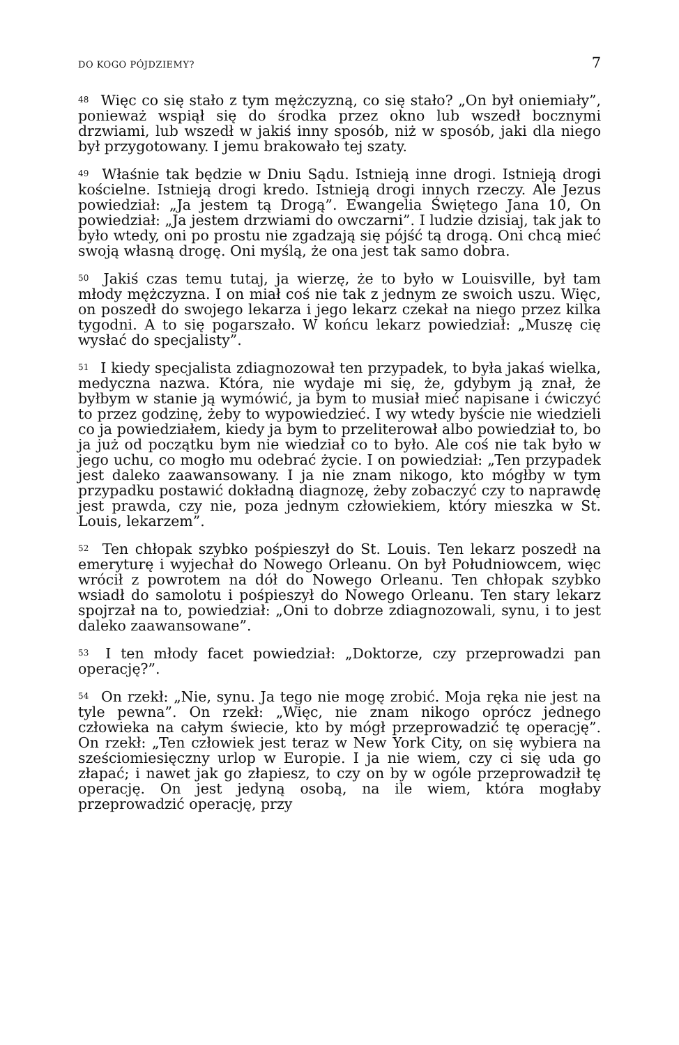DO KOGO PÓJDZIEMY? 7
<sup>48</sup> Więc co się stało z tym mężczyzną, co się stało? „On był oniemiały”, ponieważ wspiął się do środka przez okno lub wszedł bocznymi drzwiami, lub wszedł w jakiś inny sposób, niż w sposób, jaki dla niego był przygotowany. I jemu brakowało tej szaty.
<sup>49</sup> Właśnie tak będzie w Dniu Sądu. Istnieją inne drogi. Istnieją drogi kościelne. Istnieją drogi kredo. Istnieją drogi innych rzeczy. Ale Jezus powiedział: „Ja jestem tą Drogą”. Ewangelia Świętego Jana 10, On powiedział: „Ja jestem drzwiami do owczarni”. I ludzie dzisiaj, tak jak to było wtedy, oni po prostu nie zgadzają się pójść tą drogą. Oni chcą mieć swoją własną drogę. Oni myślą, że ona jest tak samo dobra.
<sup>50</sup> Jakiś czas temu tutaj, ja wierzę, że to było w Louisville, był tam młody mężczyzna. I on miał coś nie tak z jednym ze swoich uszu. Więc, on poszedł do swojego lekarza i jego lekarz czekał na niego przez kilka tygodni. A to się pogarszało. W końcu lekarz powiedział: „Muszę cię wysłać do specjalisty”.
<sup>51</sup> I kiedy specjalista zdiagnozował ten przypadek, to była jakaś wielka, medyczna nazwa. Która, nie wydaje mi się, że, gdybym ją znał, że byłbym w stanie ją wymówić, ja bym to musiał mieć napisane i ćwiczyć to przez godzinę, żeby to wypowiedzieć. I wy wtedy byście nie wiedzieli co ja powiedziałem, kiedy ja bym to przeliterował albo powiedział to, bo ja już od początku bym nie wiedział co to było. Ale coś nie tak było w jego uchu, co mogło mu odebrać życie. I on powiedział: „Ten przypadek jest daleko zaawansowany. I ja nie znam nikogo, kto mógłby w tym przypadku postawić dokładną diagnozę, żeby zobaczyć czy to naprawdę jest prawda, czy nie, poza jednym człowiekiem, który mieszka w St. Louis, lekarzem”.
<sup>52</sup> Ten chłopak szybko pośpieszył do St. Louis. Ten lekarz poszedł na emeryturę i wyjechał do Nowego Orleanu. On był Południowcem, więc wrócił z powrotem na dół do Nowego Orleanu. Ten chłopak szybko wsiadł do samolotu i pośpieszył do Nowego Orleanu. Ten stary lekarz spojrzał na to, powiedział: „Oni to dobrze zdiagnozowali, synu, i to jest daleko zaawansowane”.
<sup>53</sup> I ten młody facet powiedział: „Doktorze, czy przeprowadzi pan operację?”.
<sup>54</sup> On rzekł: „Nie, synu. Ja tego nie mogę zrobić. Moja ręka nie jest na tyle pewna”. On rzekł: „Więc, nie znam nikogo oprócz jednego człowieka na całym świecie, kto by mógł przeprowadzić tę operację”. On rzekł: „Ten człowiek jest teraz w New York City, on się wybiera na sześciomiesięczny urlop w Europie. I ja nie wiem, czy ci się uda go złapać; i nawet jak go złapiesz, to czy on by w ogóle przeprowadził tę operację. On jest jedyną osobą, na ile wiem, która mogłaby przeprowadzić operację, przy